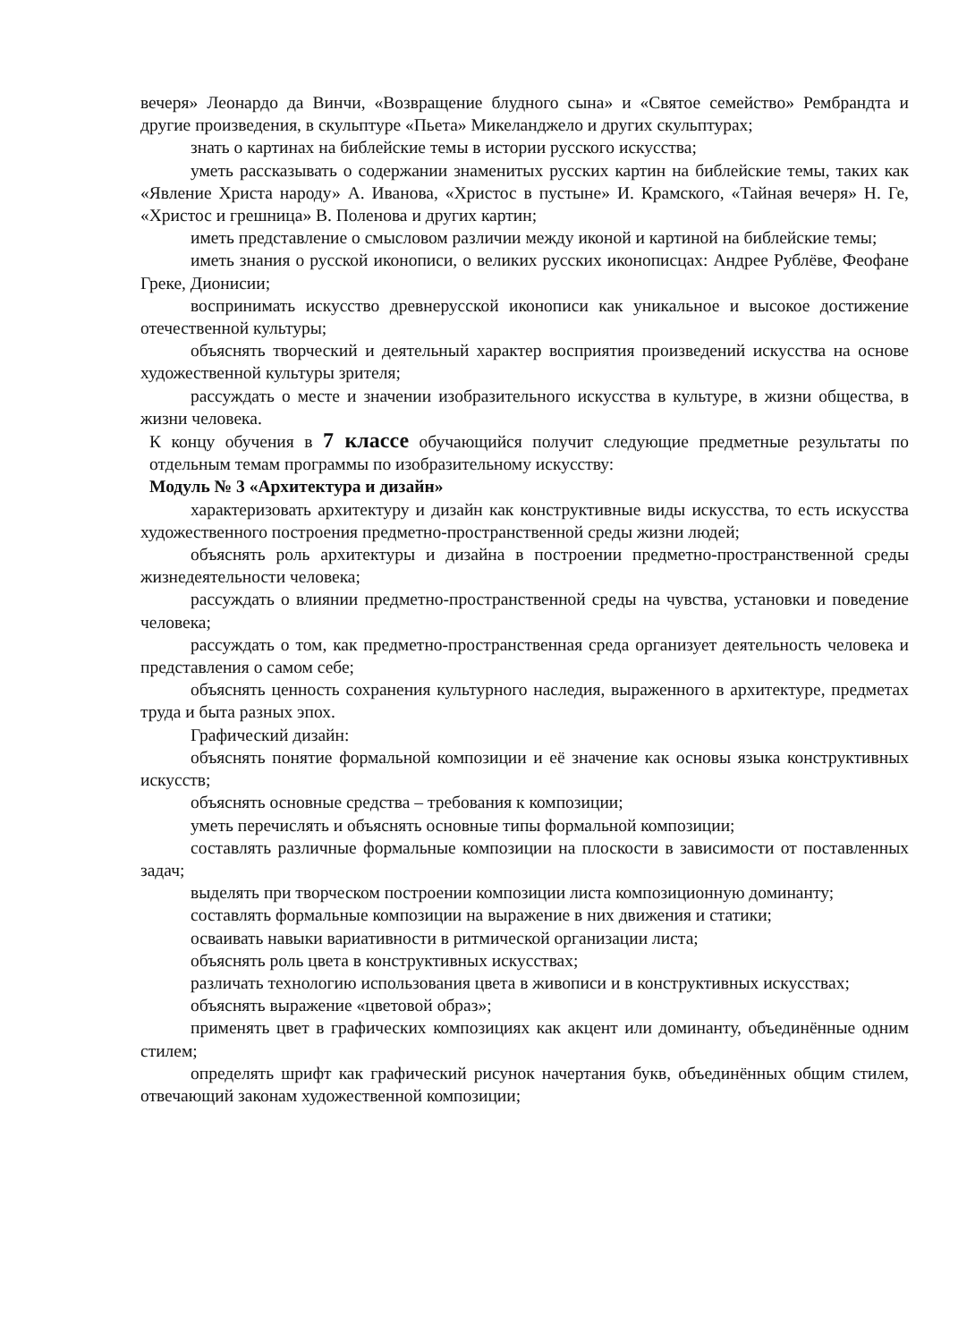вечеря» Леонардо да Винчи, «Возвращение блудного сына» и «Святое семейство» Рембрандта и другие произведения, в скульптуре «Пьета» Микеланджело и других скульптурах;
знать о картинах на библейские темы в истории русского искусства;
уметь рассказывать о содержании знаменитых русских картин на библейские темы, таких как «Явление Христа народу» А. Иванова, «Христос в пустыне» И. Крамского, «Тайная вечеря» Н. Ге, «Христос и грешница» В. Поленова и других картин;
иметь представление о смысловом различии между иконой и картиной на библейские темы;
иметь знания о русской иконописи, о великих русских иконописцах: Андрее Рублёве, Феофане Греке, Дионисии;
воспринимать искусство древнерусской иконописи как уникальное и высокое достижение отечественной культуры;
объяснять творческий и деятельный характер восприятия произведений искусства на основе художественной культуры зрителя;
рассуждать о месте и значении изобразительного искусства в культуре, в жизни общества, в жизни человека.
К концу обучения в 7 классе обучающийся получит следующие предметные результаты по отдельным темам программы по изобразительному искусству:
Модуль № 3 «Архитектура и дизайн»
характеризовать архитектуру и дизайн как конструктивные виды искусства, то есть искусства художественного построения предметно-пространственной среды жизни людей;
объяснять роль архитектуры и дизайна в построении предметно-пространственной среды жизнедеятельности человека;
рассуждать о влиянии предметно-пространственной среды на чувства, установки и поведение человека;
рассуждать о том, как предметно-пространственная среда организует деятельность человека и представления о самом себе;
объяснять ценность сохранения культурного наследия, выраженного в архитектуре, предметах труда и быта разных эпох.
Графический дизайн:
объяснять понятие формальной композиции и её значение как основы языка конструктивных искусств;
объяснять основные средства – требования к композиции;
уметь перечислять и объяснять основные типы формальной композиции;
составлять различные формальные композиции на плоскости в зависимости от поставленных задач;
выделять при творческом построении композиции листа композиционную доминанту;
составлять формальные композиции на выражение в них движения и статики;
осваивать навыки вариативности в ритмической организации листа;
объяснять роль цвета в конструктивных искусствах;
различать технологию использования цвета в живописи и в конструктивных искусствах;
объяснять выражение «цветовой образ»;
применять цвет в графических композициях как акцент или доминанту, объединённые одним стилем;
определять шрифт как графический рисунок начертания букв, объединённых общим стилем, отвечающий законам художественной композиции;